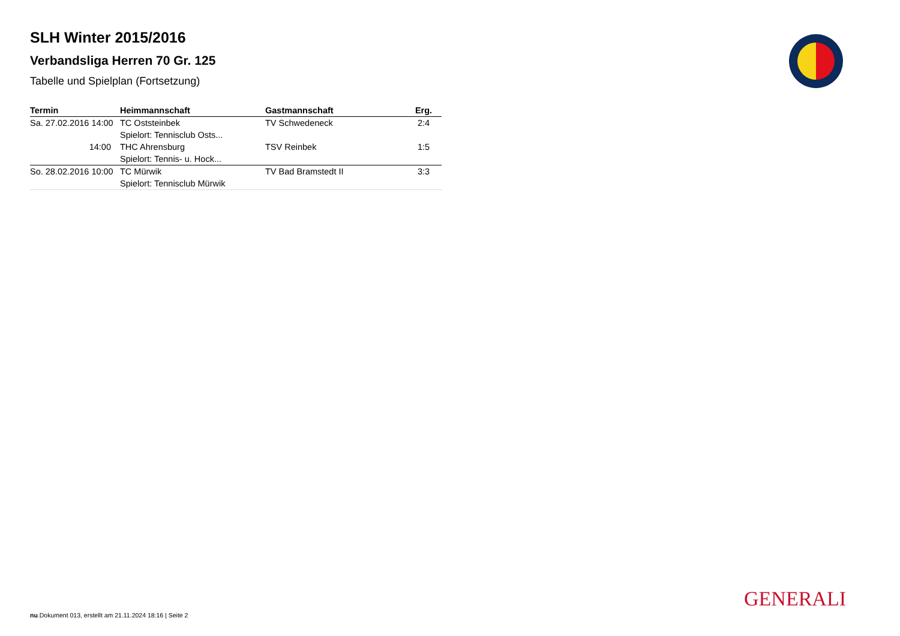SLH Winter 2015/2016
Verbandsliga Herren 70 Gr. 125
Tabelle und Spielplan (Fortsetzung)
| Termin | Heimmannschaft | Gastmannschaft | Erg. |
| --- | --- | --- | --- |
| Sa. 27.02.2016 14:00 | TC Oststeinbek | TV Schwedeneck | 2:4 |
| | Spielort: Tennisclub Osts... | | |
| 14:00 | THC Ahrensburg | TSV Reinbek | 1:5 |
| | Spielort: Tennis- u. Hock... | | |
| So. 28.02.2016 10:00 | TC Mürwik | TV Bad Bramstedt II | 3:3 |
| | Spielort: Tennisclub Mürwik | | |
GENERALI
nu.Dokument 013, erstellt am 21.11.2024 18:16 | Seite 2